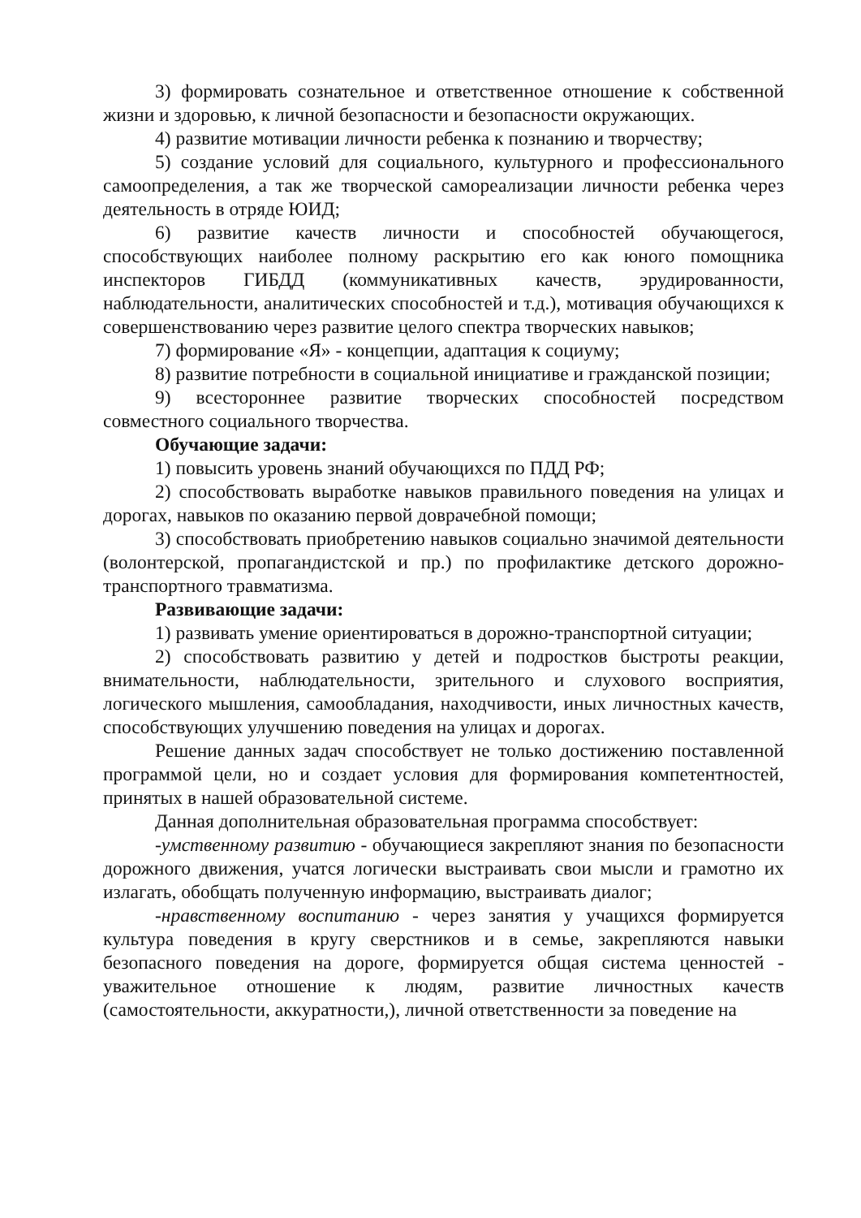3) формировать сознательное и ответственное отношение к собственной жизни и здоровью, к личной безопасности и безопасности окружающих.
4) развитие мотивации личности ребенка к познанию и творчеству;
5) создание условий для социального, культурного и профессионального самоопределения, а так же творческой самореализации личности ребенка через деятельность в отряде ЮИД;
6) развитие качеств личности и способностей обучающегося, способствующих наиболее полному раскрытию его как юного помощника инспекторов ГИБДД (коммуникативных качеств, эрудированности, наблюдательности, аналитических способностей и т.д.), мотивация обучающихся к совершенствованию через развитие целого спектра творческих навыков;
7) формирование «Я» - концепции, адаптация к социуму;
8) развитие потребности в социальной инициативе и гражданской позиции;
9) всестороннее развитие творческих способностей посредством совместного социального творчества.
Обучающие задачи:
1) повысить уровень знаний обучающихся по ПДД РФ;
2) способствовать выработке навыков правильного поведения на улицах и дорогах, навыков по оказанию первой доврачебной помощи;
3) способствовать приобретению навыков социально значимой деятельности (волонтерской, пропагандистской и пр.) по профилактике детского дорожно-транспортного травматизма.
Развивающие задачи:
1) развивать умение ориентироваться в дорожно-транспортной ситуации;
2) способствовать развитию у детей и подростков быстроты реакции, внимательности, наблюдательности, зрительного и слухового восприятия, логического мышления, самообладания, находчивости, иных личностных качеств, способствующих улучшению поведения на улицах и дорогах.
Решение данных задач способствует не только достижению поставленной программой цели, но и создает условия для формирования компетентностей, принятых в нашей образовательной системе.
Данная дополнительная образовательная программа способствует:
-умственному развитию - обучающиеся закрепляют знания по безопасности дорожного движения, учатся логически выстраивать свои мысли и грамотно их излагать, обобщать полученную информацию, выстраивать диалог;
-нравственному воспитанию - через занятия у учащихся формируется культура поведения в кругу сверстников и в семье, закрепляются навыки безопасного поведения на дороге, формируется общая система ценностей - уважительное отношение к людям, развитие личностных качеств (самостоятельности, аккуратности,), личной ответственности за поведение на